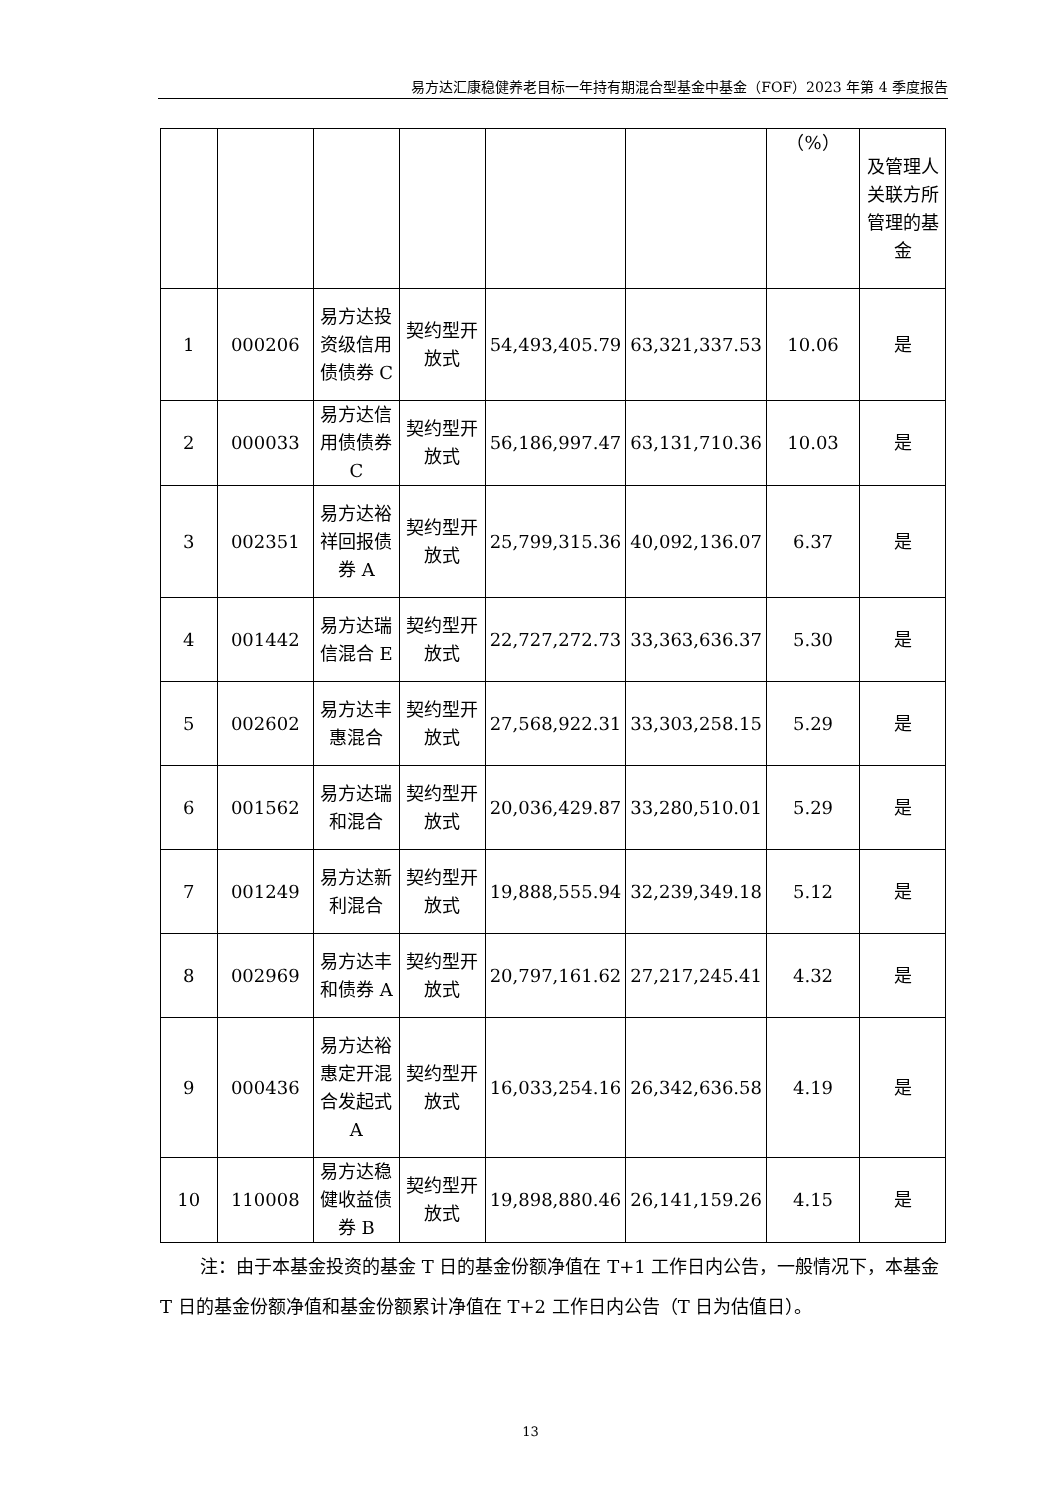易方达汇康稳健养老目标一年持有期混合型基金中基金（FOF）2023 年第 4 季度报告
| | | | | | | （%） | 及管理人关联方所管理的基金 |
| 1 | 000206 | 易方达投资级信用债债券 C | 契约型开放式 | 54,493,405.79 | 63,321,337.53 | 10.06 | 是 |
| 2 | 000033 | 易方达信用债债券 C | 契约型开放式 | 56,186,997.47 | 63,131,710.36 | 10.03 | 是 |
| 3 | 002351 | 易方达裕祥回报债券 A | 契约型开放式 | 25,799,315.36 | 40,092,136.07 | 6.37 | 是 |
| 4 | 001442 | 易方达瑞信混合 E | 契约型开放式 | 22,727,272.73 | 33,363,636.37 | 5.30 | 是 |
| 5 | 002602 | 易方达丰惠混合 | 契约型开放式 | 27,568,922.31 | 33,303,258.15 | 5.29 | 是 |
| 6 | 001562 | 易方达瑞和混合 | 契约型开放式 | 20,036,429.87 | 33,280,510.01 | 5.29 | 是 |
| 7 | 001249 | 易方达新利混合 | 契约型开放式 | 19,888,555.94 | 32,239,349.18 | 5.12 | 是 |
| 8 | 002969 | 易方达丰和债券 A | 契约型开放式 | 20,797,161.62 | 27,217,245.41 | 4.32 | 是 |
| 9 | 000436 | 易方达裕惠定开混合发起式 A | 契约型开放式 | 16,033,254.16 | 26,342,636.58 | 4.19 | 是 |
| 10 | 110008 | 易方达稳健收益债券 B | 契约型开放式 | 19,898,880.46 | 26,141,159.26 | 4.15 | 是 |
注：由于本基金投资的基金 T 日的基金份额净值在 T+1 工作日内公告，一般情况下，本基金 T 日的基金份额净值和基金份额累计净值在 T+2 工作日内公告（T 日为估值日）。
13